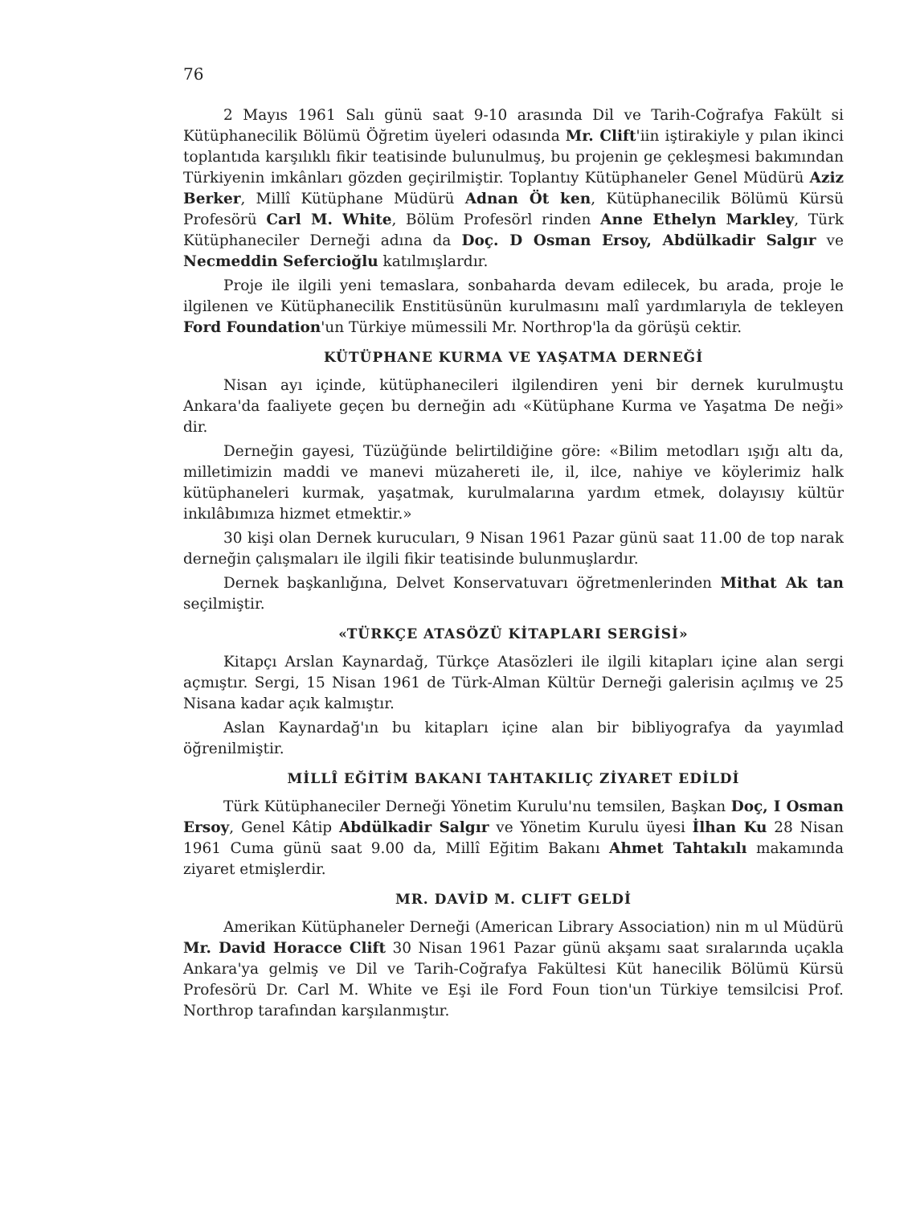76
2 Mayıs 1961 Salı günü saat 9-10 arasında Dil ve Tarih-Coğrafya Fakült si Kütüphanecilik Bölümü Öğretim üyeleri odasında Mr. Clift'iin iştirakiyle y pılan ikinci toplantıda karşılıklı fikir teatisinde bulunulmuş, bu projenin ge çekleşmesi bakımından Türkiyenin imkânları gözden geçirilmiştir. Toplantıy Kütüphaneler Genel Müdürü Aziz Berker, Millî Kütüphane Müdürü Adnan Öt ken, Kütüphanecilik Bölümü Kürsü Profesörü Carl M. White, Bölüm Profesörl rinden Anne Ethelyn Markley, Türk Kütüphaneciler Derneği adına da Doç. D Osman Ersoy, Abdülkadir Salgır ve Necmeddin Sefercioğlu katılmışlardır.
Proje ile ilgili yeni temaslara, sonbaharda devam edilecek, bu arada, proje le ilgilenen ve Kütüphanecilik Enstitüsünün kurulmasını malî yardımlarıyla de tekleyen Ford Foundation'un Türkiye mümessili Mr. Northrop'la da görüşü cektir.
KÜTÜPHANE KURMA VE YAŞATMA DERNEĞİ
Nisan ayı içinde, kütüphanecileri ilgilendiren yeni bir dernek kurulmuştu Ankara'da faaliyete geçen bu derneğin adı «Kütüphane Kurma ve Yaşatma De neği» dir.
Derneğin gayesi, Tüzüğünde belirtildiğine göre: «Bilim metodları ışığı altı da, milletimizin maddi ve manevi müzahereti ile, il, ilce, nahiye ve köylerimiz halk kütüphaneleri kurmak, yaşatmak, kurulmalarına yardım etmek, dolayısıy kültür inkılâbımıza hizmet etmektir.»
30 kişi olan Dernek kurucuları, 9 Nisan 1961 Pazar günü saat 11.00 de top narak derneğin çalışmaları ile ilgili fikir teatisinde bulunmuşlardır.
Dernek başkanlığına, Delvet Konservatuvarı öğretmenlerinden Mithat Ak tan seçilmiştir.
«TÜRKÇE ATASÖZÜ KİTAPLARI SERGİSİ»
Kitapçı Arslan Kaynardağ, Türkçe Atasözleri ile ilgili kitapları içine alan sergi açmıştır. Sergi, 15 Nisan 1961 de Türk-Alman Kültür Derneği galerisin açılmış ve 25 Nisana kadar açık kalmıştır.
Aslan Kaynardağ'ın bu kitapları içine alan bir bibliyografya da yayımlad öğrenilmiştir.
MİLLÎ EĞİTİM BAKANI TAHTAKILIÇ ZİYARET EDİLDİ
Türk Kütüphaneciler Derneği Yönetim Kurulu'nu temsilen, Başkan Doç, I Osman Ersoy, Genel Kâtip Abdülkadir Salgır ve Yönetim Kurulu üyesi İlhan Ku 28 Nisan 1961 Cuma günü saat 9.00 da, Millî Eğitim Bakanı Ahmet Tahtakılı makamında ziyaret etmişlerdir.
MR. DAVİD M. CLIFT GELDİ
Amerikan Kütüphaneler Derneği (American Library Association) nin m ul Müdürü Mr. David Horacce Clift 30 Nisan 1961 Pazar günü akşamı saat sıralarında uçakla Ankara'ya gelmiş ve Dil ve Tarih-Coğrafya Fakültesi Küt hanecilik Bölümü Kürsü Profesörü Dr. Carl M. White ve Eşi ile Ford Foun tion'un Türkiye temsilcisi Prof. Northrop tarafından karşılanmıştır.